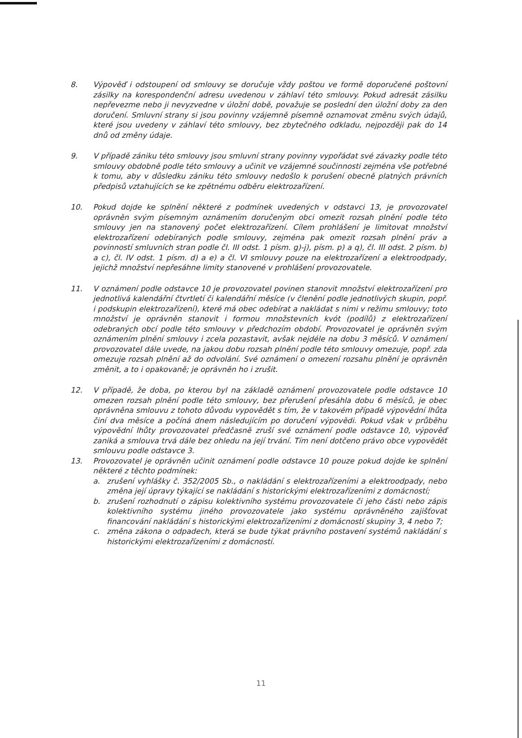8. Výpověď i odstoupení od smlouvy se doručuje vždy poštou ve formě doporučené poštovní zásilky na korespondenční adresu uvedenou v záhlaví této smlouvy. Pokud adresát zásilku nepřevezme nebo ji nevyzvedne v úložní době, považuje se poslední den úložní doby za den doručení. Smluvní strany si jsou povinny vzájemně písemně oznamovat změnu svých údajů, které jsou uvedeny v záhlaví této smlouvy, bez zbytečného odkladu, nejpozději pak do 14 dnů od změny údaje.
9. V případě zániku této smlouvy jsou smluvní strany povinny vypořádat své závazky podle této smlouvy obdobně podle této smlouvy a učinit ve vzájemné součinnosti zejména vše potřebné k tomu, aby v důsledku zániku této smlouvy nedošlo k porušení obecně platných právních předpisů vztahujících se ke zpětnému odběru elektrozařízení.
10. Pokud dojde ke splnění některé z podmínek uvedených v odstavci 13, je provozovatel oprávněn svým písemným oznámením doručeným obci omezit rozsah plnění podle této smlouvy jen na stanovený počet elektrozařízení. Cílem prohlášení je limitovat množství elektrozařízení odebíraných podle smlouvy, zejména pak omezit rozsah plnění práv a povinností smluvních stran podle čl. III odst. 1 písm. g)-j), písm. p) a q), čl. III odst. 2 písm. b) a c), čl. IV odst. 1 písm. d) a e) a čl. VI smlouvy pouze na elektrozařízení a elektroodpady, jejichž množství nepřesáhne limity stanovené v prohlášení provozovatele.
11. V oznámení podle odstavce 10 je provozovatel povinen stanovit množství elektrozařízení pro jednotlivá kalendářní čtvrtletí či kalendářní měsíce (v členění podle jednotlivých skupin, popř. i podskupin elektrozařízení), které má obec odebírat a nakládat s nimi v režimu smlouvy; toto množství je oprávněn stanovit i formou množstevních kvót (podílů) z elektrozařízení odebraných obcí podle této smlouvy v předchozím období. Provozovatel je oprávněn svým oznámením plnění smlouvy i zcela pozastavit, avšak nejdéle na dobu 3 měsíců. V oznámení provozovatel dále uvede, na jakou dobu rozsah plnění podle této smlouvy omezuje, popř. zda omezuje rozsah plnění až do odvolání. Své oznámení o omezení rozsahu plnění je oprávněn změnit, a to i opakovaně; je oprávněn ho i zrušit.
12. V případě, že doba, po kterou byl na základě oznámení provozovatele podle odstavce 10 omezen rozsah plnění podle této smlouvy, bez přerušení přesáhla dobu 6 měsíců, je obec oprávněna smlouvu z tohoto důvodu vypovědět s tím, že v takovém případě výpovědní lhůta činí dva měsíce a počíná dnem následujícím po doručení výpovědi. Pokud však v průběhu výpovědní lhůty provozovatel předčasně zruší své oznámení podle odstavce 10, výpověď zaniká a smlouva trvá dále bez ohledu na její trvání. Tím není dotčeno právo obce vypovědět smlouvu podle odstavce 3.
13. Provozovatel je oprávněn učinit oznámení podle odstavce 10 pouze pokud dojde ke splnění některé z těchto podmínek:
a. zrušení vyhlášky č. 352/2005 Sb., o nakládání s elektrozařízeními a elektroodpady, nebo změna její úpravy týkající se nakládání s historickými elektrozařízeními z domácností;
b. zrušení rozhodnutí o zápisu kolektivního systému provozovatele či jeho části nebo zápis kolektivního systému jiného provozovatele jako systému oprávněného zajišťovat financování nakládání s historickými elektrozařízeními z domácností skupiny 3, 4 nebo 7;
c. změna zákona o odpadech, která se bude týkat právního postavení systémů nakládání s historickými elektrozařízeními z domácností.
11